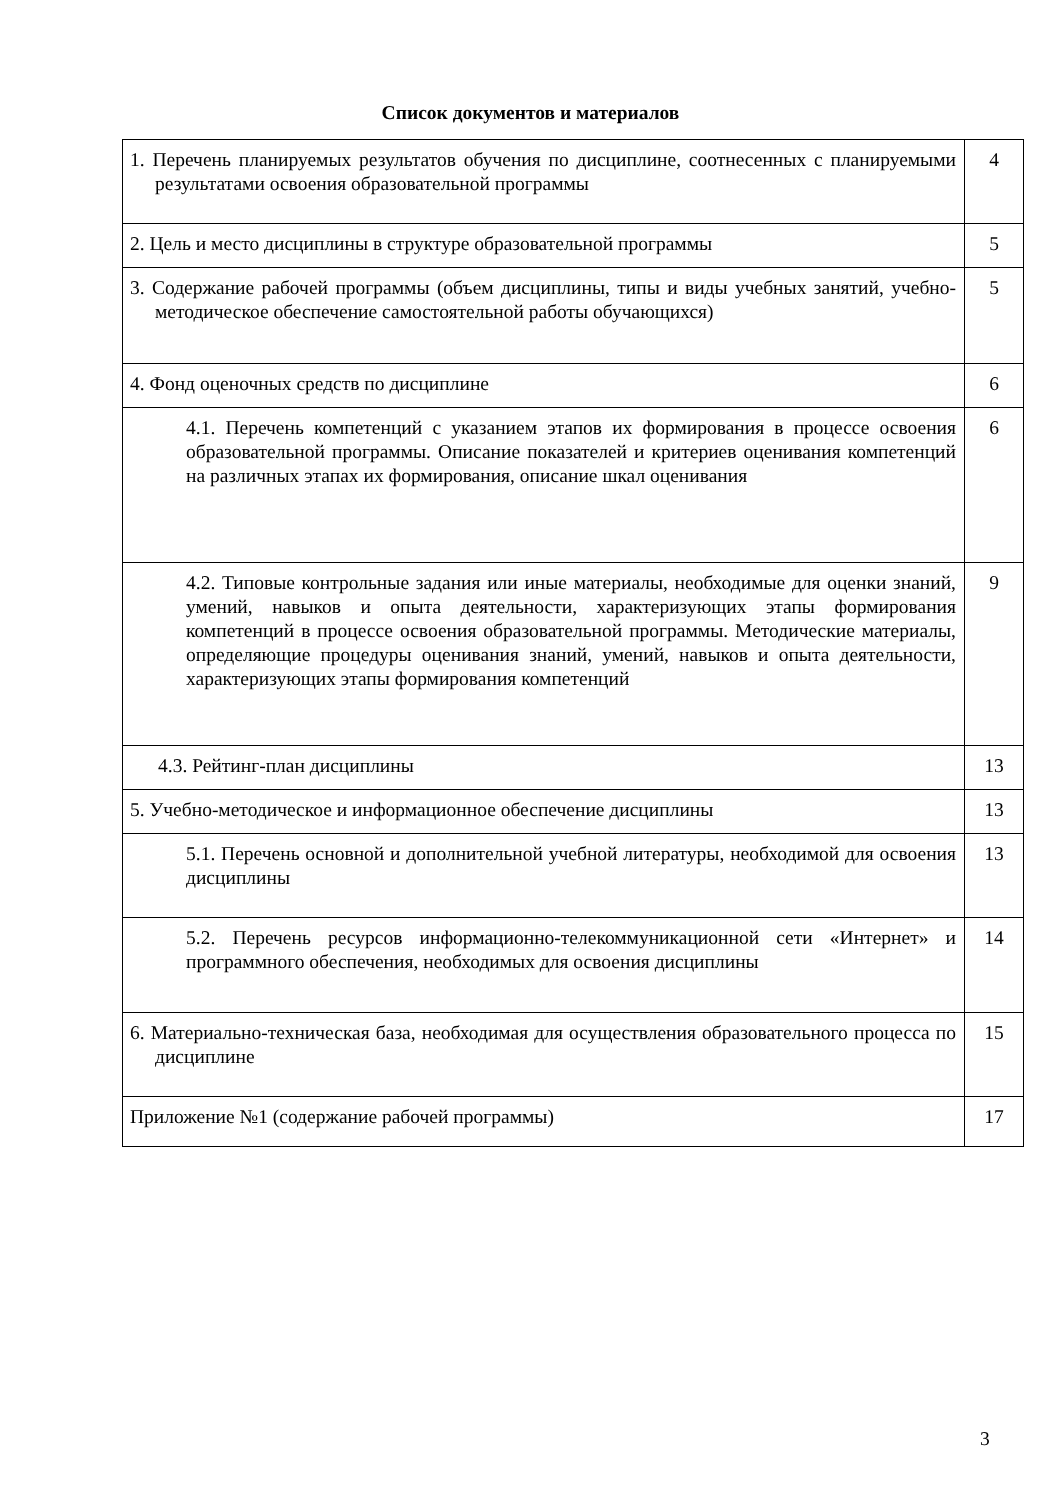Список документов и материалов
| 1. Перечень планируемых результатов обучения по дисциплине, соотнесенных с планируемыми результатами освоения образовательной программы | 4 |
| 2. Цель и место дисциплины в структуре образовательной программы | 5 |
| 3. Содержание рабочей программы (объем дисциплины, типы и виды учебных занятий, учебно-методическое обеспечение самостоятельной работы обучающихся) | 5 |
| 4. Фонд оценочных средств по дисциплине | 6 |
| 4.1. Перечень компетенций с указанием этапов их формирования в процессе освоения образовательной программы. Описание показателей и критериев оценивания компетенций на различных этапах их формирования, описание шкал оценивания | 6 |
| 4.2. Типовые контрольные задания или иные материалы, необходимые для оценки знаний, умений, навыков и опыта деятельности, характеризующих этапы формирования компетенций в процессе освоения образовательной программы. Методические материалы, определяющие процедуры оценивания знаний, умений, навыков и опыта деятельности, характеризующих этапы формирования компетенций | 9 |
| 4.3. Рейтинг-план дисциплины | 13 |
| 5. Учебно-методическое и информационное обеспечение дисциплины | 13 |
| 5.1. Перечень основной и дополнительной учебной литературы, необходимой для освоения дисциплины | 13 |
| 5.2. Перечень ресурсов информационно-телекоммуникационной сети «Интернет» и программного обеспечения, необходимых для освоения дисциплины | 14 |
| 6. Материально-техническая база, необходимая для осуществления образовательного процесса по дисциплине | 15 |
| Приложение №1 (содержание рабочей программы) | 17 |
3